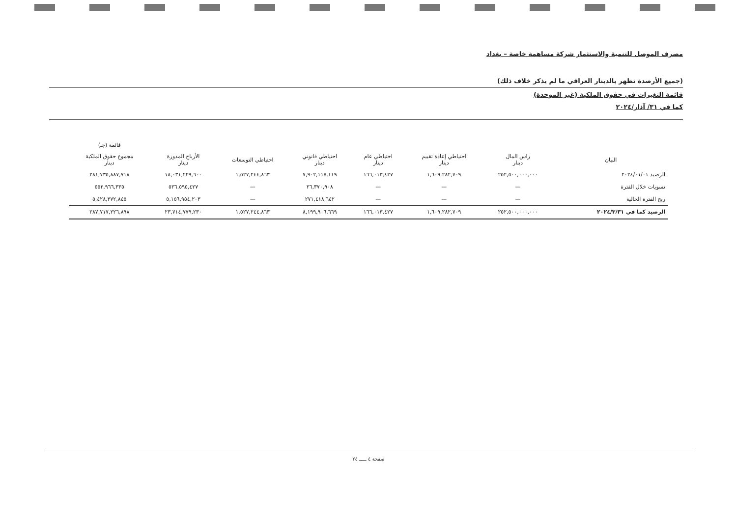مصرف الموصل للتنمية والاستثمار شركة مساهمة خاصة – بغداد
(جميع الأرصدة تظهر بالدينار العراقي ما لم يذكر خلاف ذلك)
قائمة التغيرات في حقوق الملكية (غير الموحدة)
كما في ٣١/ آذار/٢٠٢٤
| | | | | | | | قائمة (جـ) |
| --- | --- | --- | --- | --- | --- | --- | --- |
| البيان | راس المال دينار | احتياطي إعادة تقييم دينار | احتياطي عام دينار | احتياطي قانوني دينار | احتياطي التوسعات | الأرباح المدورة دينار | مجموع حقوق الملكية دينار |
| الرصيد ٢٠٢٤/٠١/٠١ | ٢٥٢,٥٠٠,٠٠٠,٠٠٠ | ١,٦٠٩,٢٨٢,٧٠٩ | ١٦٦,٠١٣,٤٢٧ | ٧,٩٠٢,١١٧,١١٩ | ١,٥٢٧,٢٤٤,٨٦٣ | ١٨,٠٣١,٢٢٩,٦٠٠ | ٢٨١,٧٣٥,٨٨٧,٧١٨ |
| تسويات خلال الفترة | — | — | — | ٢٦,٣٧٠,٩٠٨ | — | ٥٢٦,٥٩٥,٤٢٧ | ٥٥٢,٩٦٦,٣٣٥ |
| ربح الفترة الحالية | — | — | — | ٢٧١,٤١٨,٦٤٢ | — | ٥,١٥٦,٩٥٤,٢٠٣ | ٥,٤٢٨,٣٧٢,٨٤٥ |
| الرصيد كما في ٢٠٢٤/٣/٣١ | ٢٥٢,٥٠٠,٠٠٠,٠٠٠ | ١,٦٠٩,٢٨٢,٧٠٩ | ١٦٦,٠١٣,٤٢٧ | ٨,١٩٩,٩٠٦,٦٦٩ | ١,٥٢٧,٢٤٤,٨٦٣ | ٢٣,٧١٤,٧٧٩,٢٣٠ | ٢٨٧,٧١٧,٢٢٦,٨٩٨ |
صفحة ٤ ـــــ ٢٤